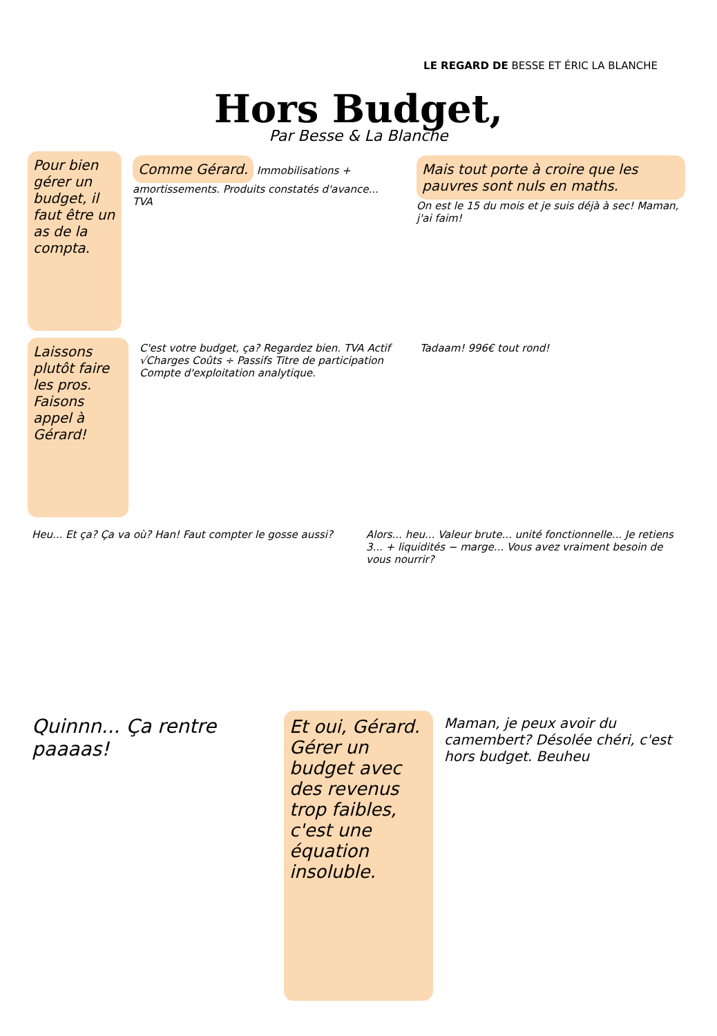LE REGARD DE BESSE ET ÉRIC LA BLANCHE
Hors Budget,
Par Besse & La Blanche
Pour bien gérer un budget, il faut être un as de la compta.
Comme Gérard.
Immobilisations + amortissements. Produits constatés d'avance... TVA
Mais tout porte à croire que les pauvres sont nuls en maths.
On est le 15 du mois et je suis déjà à sec! Maman, j'ai faim!
Laissons plutôt faire les pros. Faisons appel à Gérard!
C'est votre budget, ça? Regardez bien. TVA Actif √Charges Coûts ÷ Passifs Titre de participation Compte d'exploitation analytique.
Tadaam! 996€ tout rond!
Heu... Et ça? Ça va où? Han! Faut compter le gosse aussi?
Alors... heu... Valeur brute... unité fonctionnelle... Je retiens 3... + liquidités − marge... Vous avez vraiment besoin de vous nourrir?
Quinnn... Ça rentre paaaas! Et oui, Gérard. Gérer un budget avec des revenus trop faibles, c'est une équation insoluble.
Maman, je peux avoir du camembert? Désolée chéri, c'est hors budget. Beuheu